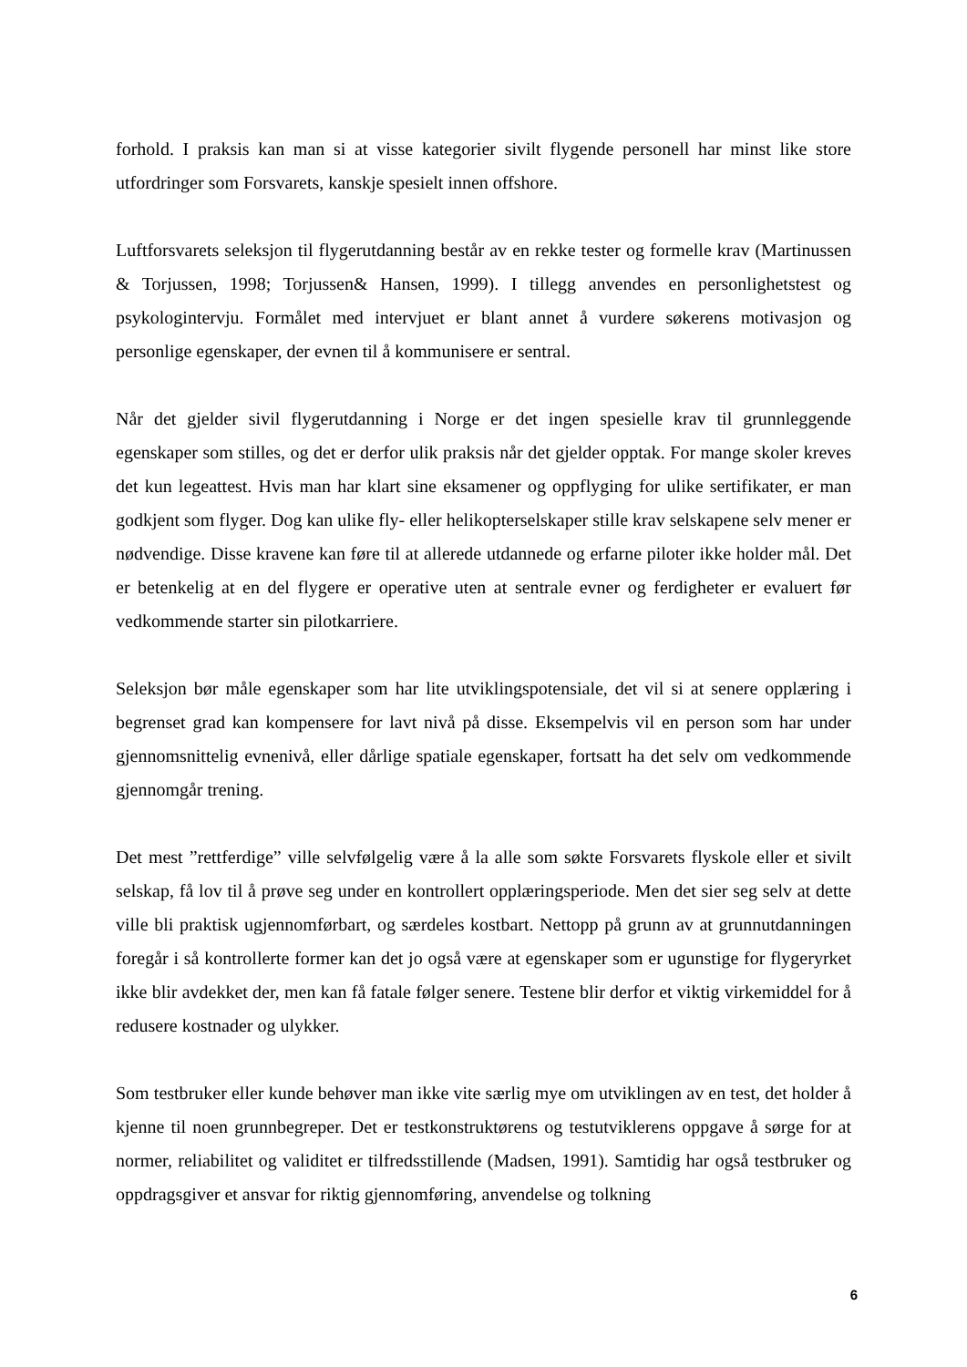forhold. I praksis kan man si at visse kategorier sivilt flygende personell har minst like store utfordringer som Forsvarets, kanskje spesielt innen offshore.
Luftforsvarets seleksjon til flygerutdanning består av en rekke tester og formelle krav (Martinussen & Torjussen, 1998; Torjussen& Hansen, 1999). I tillegg anvendes en personlighetstest og psykologintervju. Formålet med intervjuet er blant annet å vurdere søkerens motivasjon og personlige egenskaper, der evnen til å kommunisere er sentral.
Når det gjelder sivil flygerutdanning i Norge er det ingen spesielle krav til grunnleggende egenskaper som stilles, og det er derfor ulik praksis når det gjelder opptak. For mange skoler kreves det kun legeattest. Hvis man har klart sine eksamener og oppflyging for ulike sertifikater, er man godkjent som flyger. Dog kan ulike fly- eller helikopterselskaper stille krav selskapene selv mener er nødvendige. Disse kravene kan føre til at allerede utdannede og erfarne piloter ikke holder mål. Det er betenkelig at en del flygere er operative uten at sentrale evner og ferdigheter er evaluert før vedkommende starter sin pilotkarriere.
Seleksjon bør måle egenskaper som har lite utviklingspotensiale, det vil si at senere opplæring i begrenset grad kan kompensere for lavt nivå på disse. Eksempelvis vil en person som har under gjennomsnittelig evnenivå, eller dårlige spatiale egenskaper, fortsatt ha det selv om vedkommende gjennomgår trening.
Det mest ”rettferdige” ville selvfølgelig være å la alle som søkte Forsvarets flyskole eller et sivilt selskap, få lov til å prøve seg under en kontrollert opplæringsperiode. Men det sier seg selv at dette ville bli praktisk ugjennomførbart, og særdeles kostbart. Nettopp på grunn av at grunnutdanningen foregår i så kontrollerte former kan det jo også være at egenskaper som er ugunstige for flygeryrket ikke blir avdekket der, men kan få fatale følger senere. Testene blir derfor et viktig virkemiddel for å redusere kostnader og ulykker.
Som testbruker eller kunde behøver man ikke vite særlig mye om utviklingen av en test, det holder å kjenne til noen grunnbegreper. Det er testkonstruktørens og testutviklerens oppgave å sørge for at normer, reliabilitet og validitet er tilfredsstillende (Madsen, 1991). Samtidig har også testbruker og oppdragsgiver et ansvar for riktig gjennomføring, anvendelse og tolkning
6